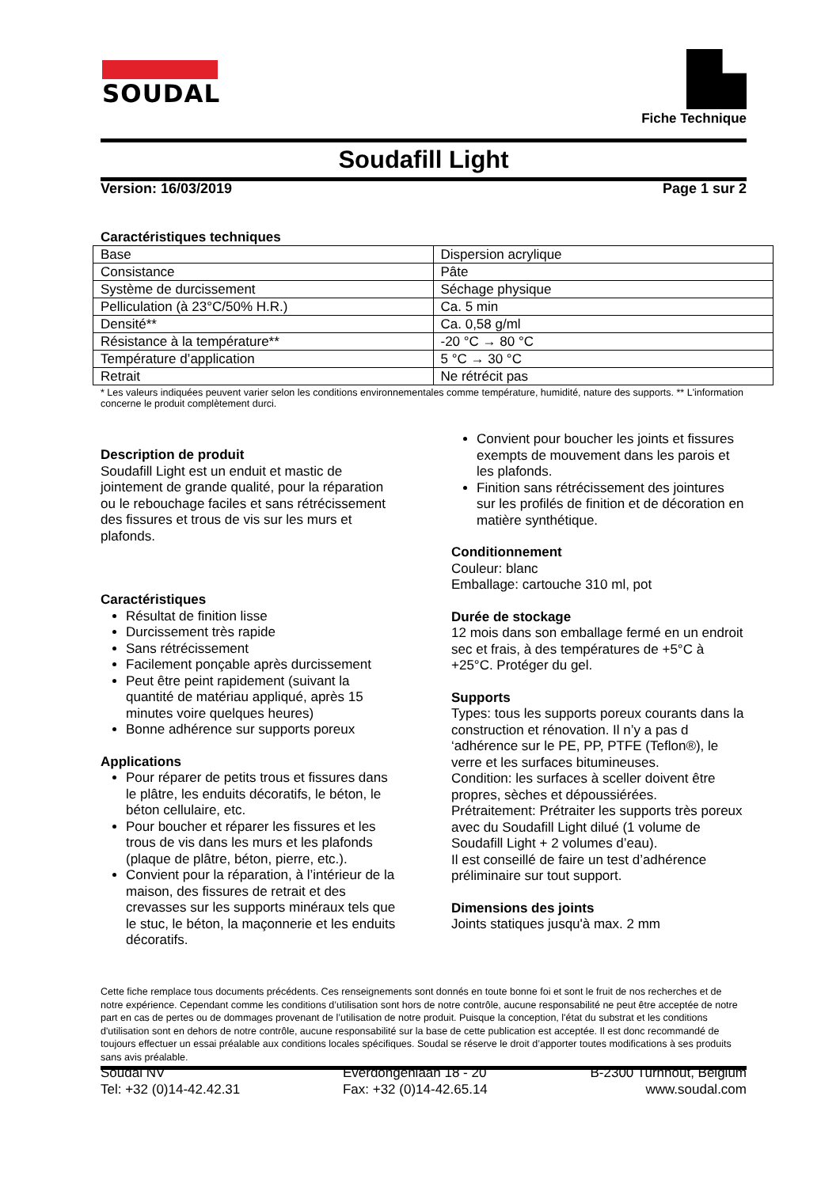SOUDAL
Fiche Technique
Soudafill Light
Version: 16/03/2019 Page 1 sur 2
Caractéristiques techniques
| Base | Dispersion acrylique |
| Consistance | Pâte |
| Système de durcissement | Séchage physique |
| Pelliculation (à 23°C/50% H.R.) | Ca. 5 min |
| Densité** | Ca. 0,58 g/ml |
| Résistance à la température** | -20 °C → 80 °C |
| Température d’application | 5 °C → 30 °C |
| Retrait | Ne rétrécit pas |
* Les valeurs indiquées peuvent varier selon les conditions environnementales comme température, humidité, nature des supports. ** L'information concerne le produit complètement durci.
Description de produit
Soudafill Light est un enduit et mastic de jointement de grande qualité, pour la réparation ou le rebouchage faciles et sans rétrécissement des fissures et trous de vis sur les murs et plafonds.
Caractéristiques
Résultat de finition lisse
Durcissement très rapide
Sans rétrécissement
Facilement ponçable après durcissement
Peut être peint rapidement (suivant la quantité de matériau appliqué, après 15 minutes voire quelques heures)
Bonne adhérence sur supports poreux
Applications
Pour réparer de petits trous et fissures dans le plâtre, les enduits décoratifs, le béton, le béton cellulaire, etc.
Pour boucher et réparer les fissures et les trous de vis dans les murs et les plafonds (plaque de plâtre, béton, pierre, etc.).
Convient pour la réparation, à l’intérieur de la maison, des fissures de retrait et des crevasses sur les supports minéraux tels que le stuc, le béton, la maçonnerie et les enduits décoratifs.
Convient pour boucher les joints et fissures exempts de mouvement dans les parois et les plafonds.
Finition sans rétrécissement des jointures sur les profilés de finition et de décoration en matière synthétique.
Conditionnement
Couleur: blanc
Emballage: cartouche 310 ml, pot
Durée de stockage
12 mois dans son emballage fermé en un endroit sec et frais, à des températures de +5°C à +25°C. Protéger du gel.
Supports
Types: tous les supports poreux courants dans la construction et rénovation. Il n’y a pas d ‘adhérence sur le PE, PP, PTFE (Teflon®), le verre et les surfaces bitumineuses.
Condition: les surfaces à sceller doivent être propres, sèches et dépoussiérées.
Prétraitement: Prétraiter les supports très poreux avec du Soudafill Light dilué (1 volume de Soudafill Light + 2 volumes d’eau).
Il est conseillé de faire un test d’adhérence préliminaire sur tout support.
Dimensions des joints
Joints statiques jusqu'à max. 2 mm
Cette fiche remplace tous documents précédents. Ces renseignements sont donnés en toute bonne foi et sont le fruit de nos recherches et de notre expérience. Cependant comme les conditions d’utilisation sont hors de notre contrôle, aucune responsabilité ne peut être acceptée de notre part en cas de pertes ou de dommages provenant de l’utilisation de notre produit. Puisque la conception, l'état du substrat et les conditions d'utilisation sont en dehors de notre contrôle, aucune responsabilité sur la base de cette publication est acceptée. Il est donc recommandé de toujours effectuer un essai préalable aux conditions locales spécifiques. Soudal se réserve le droit d’apporter toutes modifications à ses produits sans avis préalable.
Soudal NV
Tel: +32 (0)14-42.42.31
Everdongenlaan 18 - 20
Fax: +32 (0)14-42.65.14
B-2300 Turnhout, Belgium
www.soudal.com